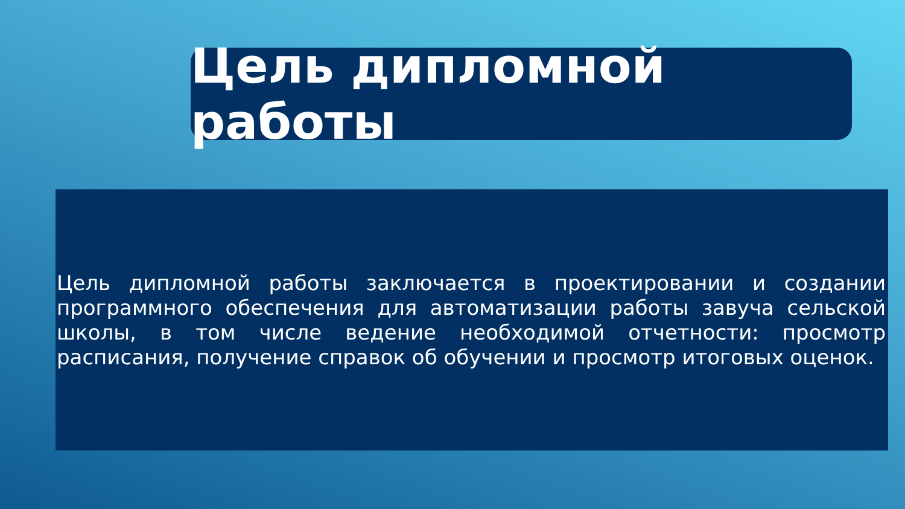Цель дипломной работы
Цель дипломной работы заключается в проектировании и создании программного обеспечения для автоматизации работы завуча сельской школы, в том числе ведение необходимой отчетности: просмотр расписания, получение справок об обучении и просмотр итоговых оценок.